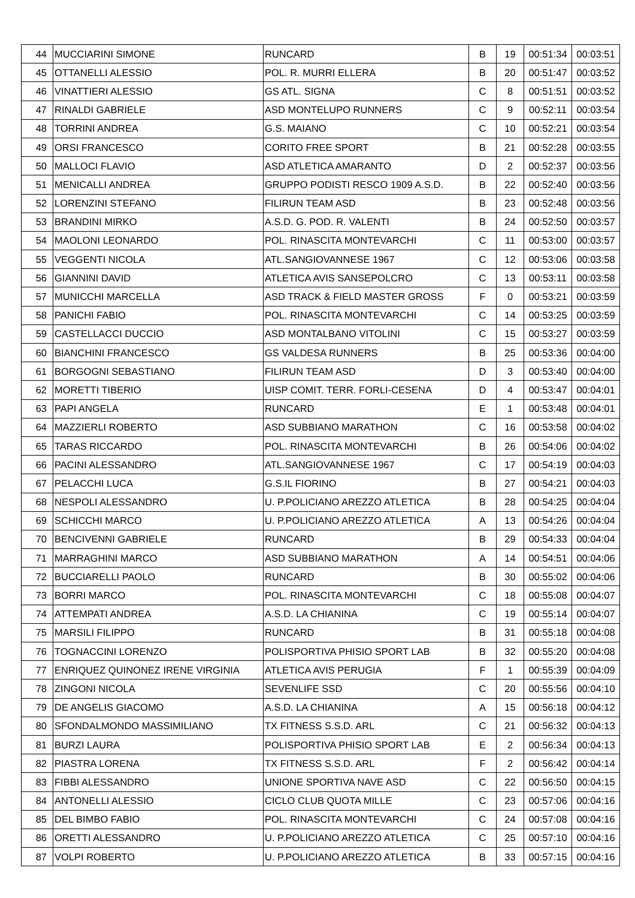| 44 | MUCCIARINI SIMONE | RUNCARD | B | 19 | 00:51:34 | 00:03:51 |
| 45 | OTTANELLI ALESSIO | POL. R. MURRI ELLERA | B | 20 | 00:51:47 | 00:03:52 |
| 46 | VINATTIERI ALESSIO | GS ATL. SIGNA | C | 8 | 00:51:51 | 00:03:52 |
| 47 | RINALDI GABRIELE | ASD MONTELUPO RUNNERS | C | 9 | 00:52:11 | 00:03:54 |
| 48 | TORRINI ANDREA | G.S. MAIANO | C | 10 | 00:52:21 | 00:03:54 |
| 49 | ORSI FRANCESCO | CORITO FREE SPORT | B | 21 | 00:52:28 | 00:03:55 |
| 50 | MALLOCI FLAVIO | ASD ATLETICA AMARANTO | D | 2 | 00:52:37 | 00:03:56 |
| 51 | MENICALLI ANDREA | GRUPPO PODISTI RESCO 1909 A.S.D. | B | 22 | 00:52:40 | 00:03:56 |
| 52 | LORENZINI STEFANO | FILIRUN TEAM ASD | B | 23 | 00:52:48 | 00:03:56 |
| 53 | BRANDINI MIRKO | A.S.D. G. POD. R. VALENTI | B | 24 | 00:52:50 | 00:03:57 |
| 54 | MAOLONI LEONARDO | POL. RINASCITA MONTEVARCHI | C | 11 | 00:53:00 | 00:03:57 |
| 55 | VEGGENTI NICOLA | ATL.SANGIOVANNESE 1967 | C | 12 | 00:53:06 | 00:03:58 |
| 56 | GIANNINI DAVID | ATLETICA AVIS SANSEPOLCRO | C | 13 | 00:53:11 | 00:03:58 |
| 57 | MUNICCHI MARCELLA | ASD TRACK & FIELD MASTER GROSS | F | 0 | 00:53:21 | 00:03:59 |
| 58 | PANICHI FABIO | POL. RINASCITA MONTEVARCHI | C | 14 | 00:53:25 | 00:03:59 |
| 59 | CASTELLACCI DUCCIO | ASD MONTALBANO VITOLINI | C | 15 | 00:53:27 | 00:03:59 |
| 60 | BIANCHINI FRANCESCO | GS VALDESA RUNNERS | B | 25 | 00:53:36 | 00:04:00 |
| 61 | BORGOGNI SEBASTIANO | FILIRUN TEAM ASD | D | 3 | 00:53:40 | 00:04:00 |
| 62 | MORETTI TIBERIO | UISP COMIT. TERR. FORLI-CESENA | D | 4 | 00:53:47 | 00:04:01 |
| 63 | PAPI ANGELA | RUNCARD | E | 1 | 00:53:48 | 00:04:01 |
| 64 | MAZZIERLI ROBERTO | ASD SUBBIANO MARATHON | C | 16 | 00:53:58 | 00:04:02 |
| 65 | TARAS RICCARDO | POL. RINASCITA MONTEVARCHI | B | 26 | 00:54:06 | 00:04:02 |
| 66 | PACINI ALESSANDRO | ATL.SANGIOVANNESE 1967 | C | 17 | 00:54:19 | 00:04:03 |
| 67 | PELACCHI LUCA | G.S.IL FIORINO | B | 27 | 00:54:21 | 00:04:03 |
| 68 | NESPOLI ALESSANDRO | U. P.POLICIANO AREZZO ATLETICA | B | 28 | 00:54:25 | 00:04:04 |
| 69 | SCHICCHI MARCO | U. P.POLICIANO AREZZO ATLETICA | A | 13 | 00:54:26 | 00:04:04 |
| 70 | BENCIVENNI GABRIELE | RUNCARD | B | 29 | 00:54:33 | 00:04:04 |
| 71 | MARRAGHINI MARCO | ASD SUBBIANO MARATHON | A | 14 | 00:54:51 | 00:04:06 |
| 72 | BUCCIARELLI PAOLO | RUNCARD | B | 30 | 00:55:02 | 00:04:06 |
| 73 | BORRI MARCO | POL. RINASCITA MONTEVARCHI | C | 18 | 00:55:08 | 00:04:07 |
| 74 | ATTEMPATI ANDREA | A.S.D. LA CHIANINA | C | 19 | 00:55:14 | 00:04:07 |
| 75 | MARSILI FILIPPO | RUNCARD | B | 31 | 00:55:18 | 00:04:08 |
| 76 | TOGNACCINI LORENZO | POLISPORTIVA PHISIO SPORT LAB | B | 32 | 00:55:20 | 00:04:08 |
| 77 | ENRIQUEZ QUINONEZ IRENE VIRGINIA | ATLETICA AVIS PERUGIA | F | 1 | 00:55:39 | 00:04:09 |
| 78 | ZINGONI NICOLA | SEVENLIFE SSD | C | 20 | 00:55:56 | 00:04:10 |
| 79 | DE ANGELIS GIACOMO | A.S.D. LA CHIANINA | A | 15 | 00:56:18 | 00:04:12 |
| 80 | SFONDALMONDO MASSIMILIANO | TX FITNESS S.S.D. ARL | C | 21 | 00:56:32 | 00:04:13 |
| 81 | BURZI LAURA | POLISPORTIVA PHISIO SPORT LAB | E | 2 | 00:56:34 | 00:04:13 |
| 82 | PIASTRA LORENA | TX FITNESS S.S.D. ARL | F | 2 | 00:56:42 | 00:04:14 |
| 83 | FIBBI ALESSANDRO | UNIONE SPORTIVA NAVE ASD | C | 22 | 00:56:50 | 00:04:15 |
| 84 | ANTONELLI ALESSIO | CICLO CLUB QUOTA MILLE | C | 23 | 00:57:06 | 00:04:16 |
| 85 | DEL BIMBO FABIO | POL. RINASCITA MONTEVARCHI | C | 24 | 00:57:08 | 00:04:16 |
| 86 | ORETTI ALESSANDRO | U. P.POLICIANO AREZZO ATLETICA | C | 25 | 00:57:10 | 00:04:16 |
| 87 | VOLPI ROBERTO | U. P.POLICIANO AREZZO ATLETICA | B | 33 | 00:57:15 | 00:04:16 |